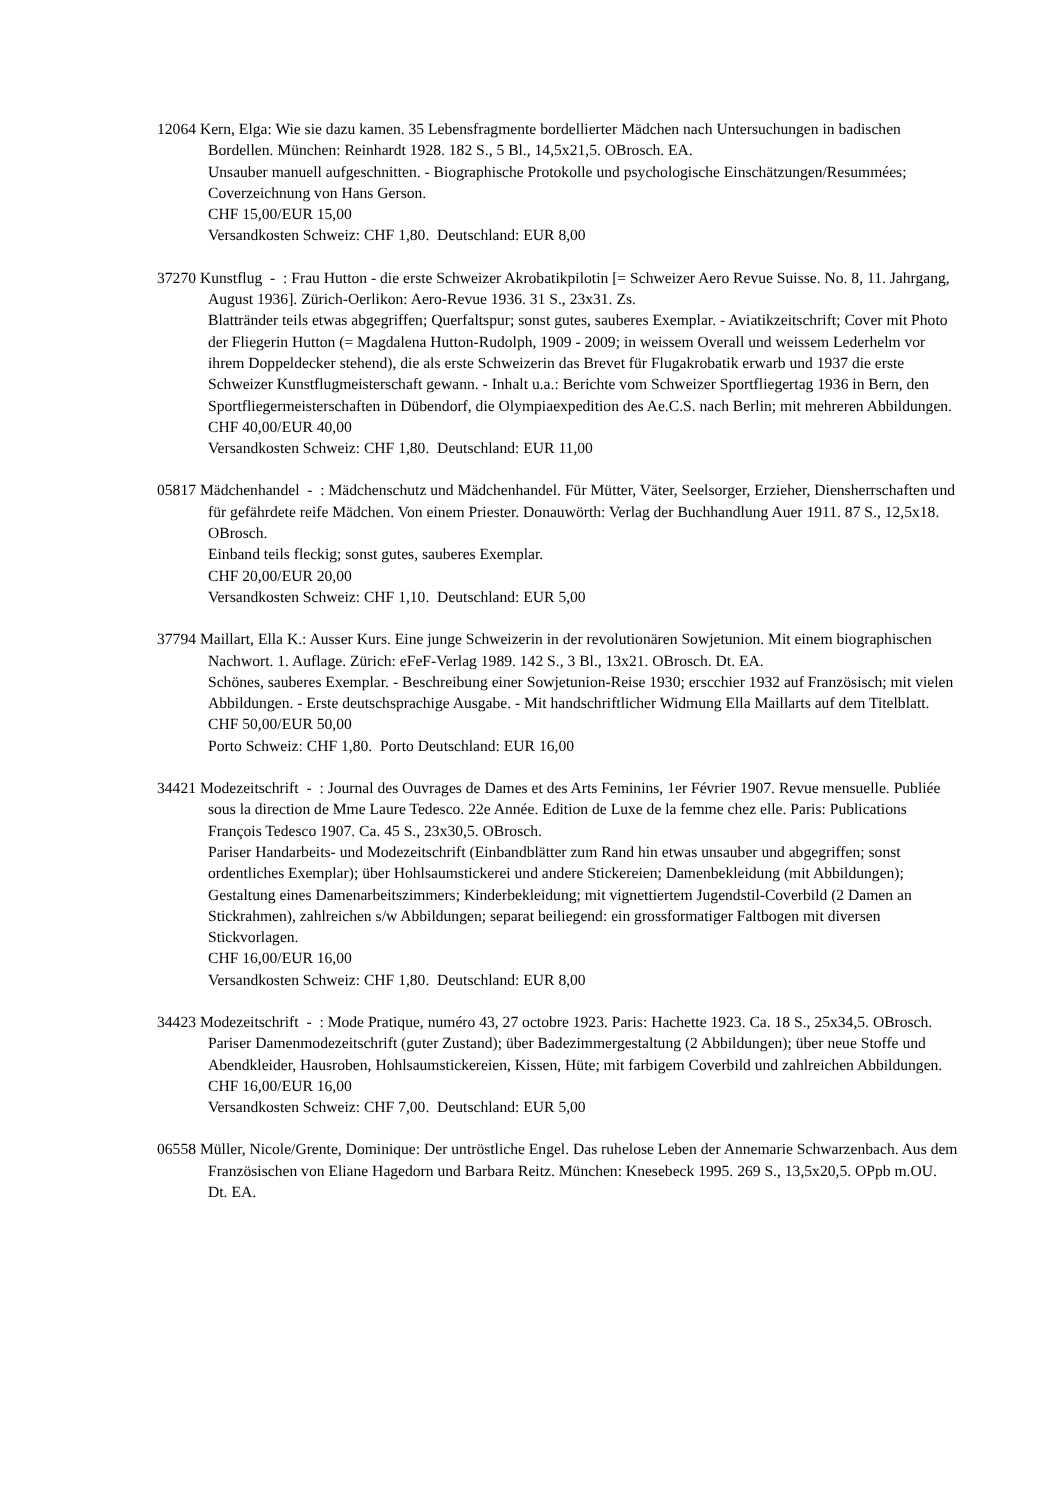12064 Kern, Elga: Wie sie dazu kamen. 35 Lebensfragmente bordellierter Mädchen nach Untersuchungen in badischen Bordellen. München: Reinhardt 1928. 182 S., 5 Bl., 14,5x21,5. OBrosch. EA.
Unsauber manuell aufgeschnitten. - Biographische Protokolle und psychologische Einschätzungen/Resummées; Coverzeichnung von Hans Gerson.
CHF 15,00/EUR 15,00
Versandkosten Schweiz: CHF 1,80. Deutschland: EUR 8,00
37270 Kunstflug - : Frau Hutton - die erste Schweizer Akrobatikpilotin [= Schweizer Aero Revue Suisse. No. 8, 11. Jahrgang, August 1936]. Zürich-Oerlikon: Aero-Revue 1936. 31 S., 23x31. Zs.
Blattränder teils etwas abgegriffen; Querfaltspur; sonst gutes, sauberes Exemplar. - Aviatikzeitschrift; Cover mit Photo der Fliegerin Hutton (= Magdalena Hutton-Rudolph, 1909 - 2009; in weissem Overall und weissem Lederhelm vor ihrem Doppeldecker stehend), die als erste Schweizerin das Brevet für Flugakrobatik erwarb und 1937 die erste Schweizer Kunstflugmeisterschaft gewann. - Inhalt u.a.: Berichte vom Schweizer Sportfliegertag 1936 in Bern, den Sportfliegermeisterschaften in Dübendorf, die Olympiaexpedition des Ae.C.S. nach Berlin; mit mehreren Abbildungen.
CHF 40,00/EUR 40,00
Versandkosten Schweiz: CHF 1,80. Deutschland: EUR 11,00
05817 Mädchenhandel - : Mädchenschutz und Mädchenhandel. Für Mütter, Väter, Seelsorger, Erzieher, Diensherrschaften und für gefährdete reife Mädchen. Von einem Priester. Donauwörth: Verlag der Buchhandlung Auer 1911. 87 S., 12,5x18. OBrosch.
Einband teils fleckig; sonst gutes, sauberes Exemplar.
CHF 20,00/EUR 20,00
Versandkosten Schweiz: CHF 1,10. Deutschland: EUR 5,00
37794 Maillart, Ella K.: Ausser Kurs. Eine junge Schweizerin in der revolutionären Sowjetunion. Mit einem biographischen Nachwort. 1. Auflage. Zürich: eFeF-Verlag 1989. 142 S., 3 Bl., 13x21. OBrosch. Dt. EA.
Schönes, sauberes Exemplar. - Beschreibung einer Sowjetunion-Reise 1930; erscchier 1932 auf Französisch; mit vielen Abbildungen. - Erste deutschsprachige Ausgabe. - Mit handschriftlicher Widmung Ella Maillarts auf dem Titelblatt.
CHF 50,00/EUR 50,00
Porto Schweiz: CHF 1,80. Porto Deutschland: EUR 16,00
34421 Modezeitschrift - : Journal des Ouvrages de Dames et des Arts Feminins, 1er Février 1907. Revue mensuelle. Publiée sous la direction de Mme Laure Tedesco. 22e Année. Edition de Luxe de la femme chez elle. Paris: Publications François Tedesco 1907. Ca. 45 S., 23x30,5. OBrosch.
Pariser Handarbeits- und Modezeitschrift (Einbandblätter zum Rand hin etwas unsauber und abgegriffen; sonst ordentliches Exemplar); über Hohlsaumstickerei und andere Stickereien; Damenbekleidung (mit Abbildungen); Gestaltung eines Damenarbeitszimmers; Kinderbekleidung; mit vignettiertem Jugendstil-Coverbild (2 Damen an Stickrahmen), zahlreichen s/w Abbildungen; separat beiliegend: ein grossformatiger Faltbogen mit diversen Stickvorlagen.
CHF 16,00/EUR 16,00
Versandkosten Schweiz: CHF 1,80. Deutschland: EUR 8,00
34423 Modezeitschrift - : Mode Pratique, numéro 43, 27 octobre 1923. Paris: Hachette 1923. Ca. 18 S., 25x34,5. OBrosch.
Pariser Damenmodezeitschrift (guter Zustand); über Badezimmergestaltung (2 Abbildungen); über neue Stoffe und Abendkleider, Hausroben, Hohlsaumstickereien, Kissen, Hüte; mit farbigem Coverbild und zahlreichen Abbildungen.
CHF 16,00/EUR 16,00
Versandkosten Schweiz: CHF 7,00. Deutschland: EUR 5,00
06558 Müller, Nicole/Grente, Dominique: Der untröstliche Engel. Das ruhelose Leben der Annemarie Schwarzenbach. Aus dem Französischen von Eliane Hagedorn und Barbara Reitz. München: Knesebeck 1995. 269 S., 13,5x20,5. OPpb m.OU. Dt. EA.